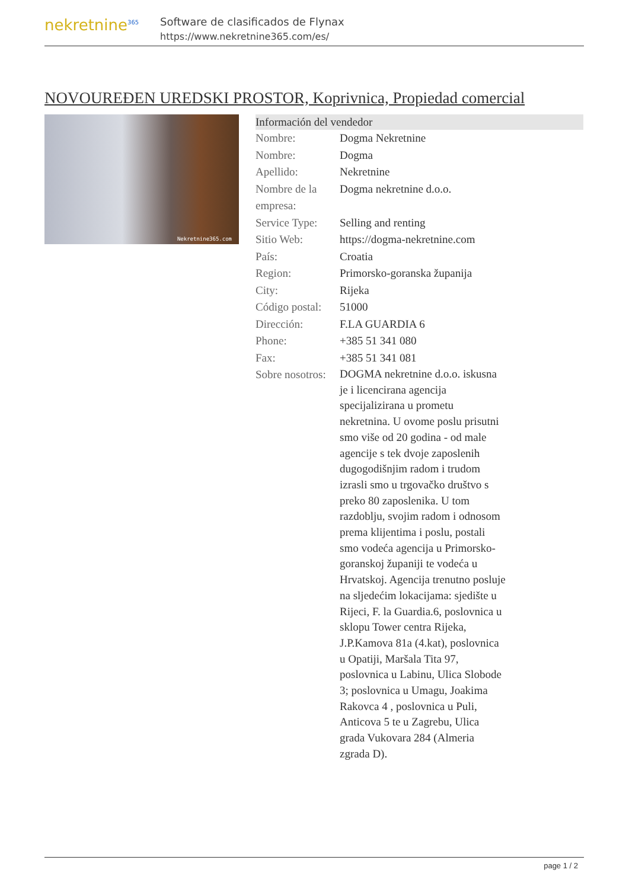nekretnine<sup>365</sup>
Software de clasificados de Flynax
https://www.nekretnine365.com/es/
NOVOUREĐEN UREDSKI PROSTOR, Koprivnica, Propiedad comercial
Nekretnine365.com
| Información del vendedor | |
| --- | --- |
| Nombre: | Dogma Nekretnine |
| Nombre: | Dogma |
| Apellido: | Nekretnine |
| Nombre de la empresa: | Dogma nekretnine d.o.o. |
| Service Type: | Selling and renting |
| Sitio Web: | https://dogma-nekretnine.com |
| País: | Croatia |
| Region: | Primorsko-goranska županija |
| City: | Rijeka |
| Código postal: | 51000 |
| Dirección: | F.LA GUARDIA 6 |
| Phone: | +385 51 341 080 |
| Fax: | +385 51 341 081 |
| Sobre nosotros: | DOGMA nekretnine d.o.o. iskusna je i licencirana agencija specijalizirana u prometu nekretnina. U ovome poslu prisutni smo više od 20 godina - od male agencije s tek dvoje zaposlenih dugogodišnjim radom i trudom izrasli smo u trgovačko društvo s preko 80 zaposlenika. U tom razdoblju, svojim radom i odnosom prema klijentima i poslu, postali smo vodeća agencija u Primorsko-goranskoj županiji te vodeća u Hrvatskoj. Agencija trenutno posluje na sljedećim lokacijama: sjedište u Rijeci, F. la Guardia.6, poslovnica u sklopu Tower centra Rijeka, J.P.Kamova 81a (4.kat), poslovnica u Opatiji, Maršala Tita 97, poslovnica u Labinu, Ulica Slobode 3; poslovnica u Umagu, Joakima Rakovca 4 , poslovnica u Puli, Anticova 5 te u Zagrebu, Ulica grada Vukovara 284 (Almeria zgrada D). |
page 1 / 2